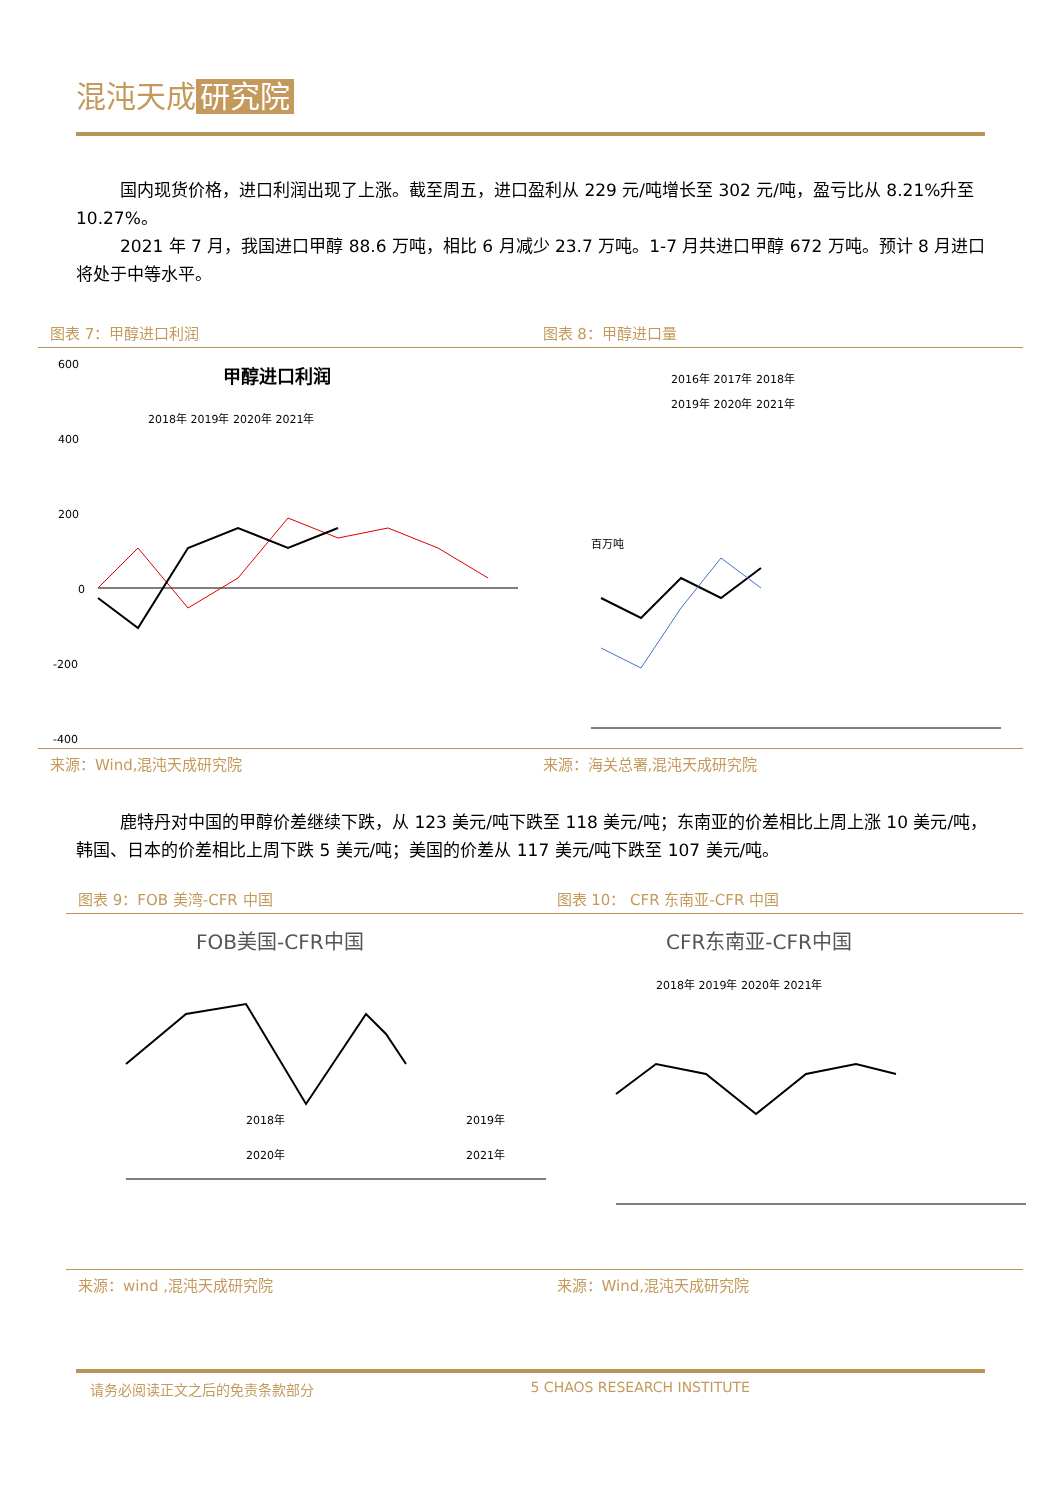混沌天成 研究院
国内现货价格，进口利润出现了上涨。截至周五，进口盈利从 229 元/吨增长至 302 元/吨，盈亏比从 8.21%升至 10.27%。
2021 年 7 月，我国进口甲醇 88.6 万吨，相比 6 月减少 23.7 万吨。1-7 月共进口甲醇 672 万吨。预计 8 月进口将处于中等水平。
图表 7：甲醇进口利润 图表 8：甲醇进口量
甲醇进口利润
2018年 2019年 2020年 2021年
600
400
200
0
-200
-400
2016年 2017年 2018年
2019年 2020年 2021年
百万吨
来源：Wind,混沌天成研究院 来源：海关总署,混沌天成研究院
鹿特丹对中国的甲醇价差继续下跌，从 123 美元/吨下跌至 118 美元/吨；东南亚的价差相比上周上涨 10 美元/吨，韩国、日本的价差相比上周下跌 5 美元/吨；美国的价差从 117 美元/吨下跌至 107 美元/吨。
图表 9：FOB 美湾-CFR 中国 图表 10： CFR 东南亚-CFR 中国
FOB美国-CFR中国
2018年
2019年
2020年
2021年
CFR东南亚-CFR中国
2018年 2019年 2020年 2021年
来源：wind ,混沌天成研究院 来源：Wind,混沌天成研究院
请务必阅读正文之后的免责条款部分 5 CHAOS RESEARCH INSTITUTE